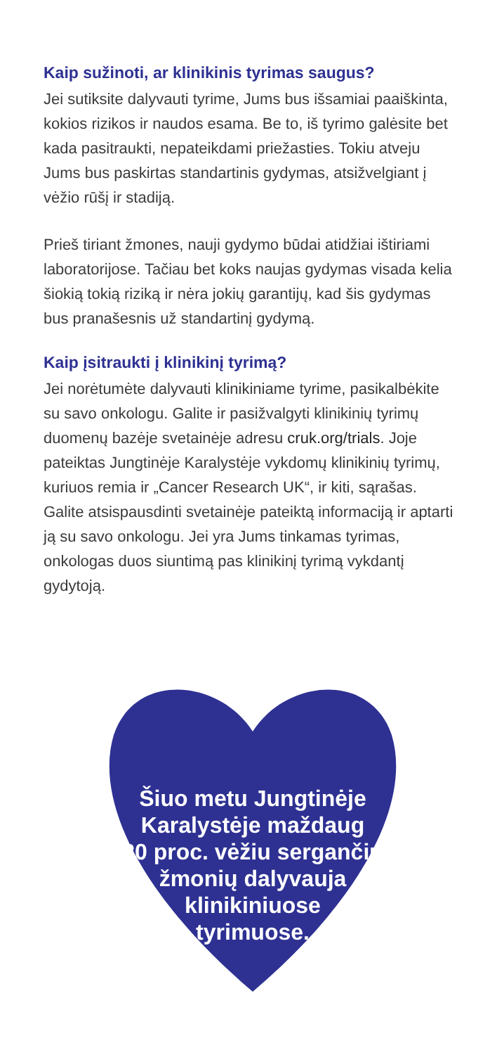Kaip sužinoti, ar klinikinis tyrimas saugus?
Jei sutiksite dalyvauti tyrime, Jums bus išsamiai paaiškinta, kokios rizikos ir naudos esama. Be to, iš tyrimo galėsite bet kada pasitraukti, nepateikdami priežasties. Tokiu atveju Jums bus paskirtas standartinis gydymas, atsižvelgiant į vėžio rūšį ir stadiją.
Prieš tiriant žmones, nauji gydymo būdai atidžiai ištiriami laboratorijose. Tačiau bet koks naujas gydymas visada kelia šiokią tokią riziką ir nėra jokių garantijų, kad šis gydymas bus pranašesnis už standartinį gydymą.
Kaip įsitraukti į klinikinį tyrimą?
Jei norėtumėte dalyvauti klinikiniame tyrime, pasikalbėkite su savo onkologu. Galite ir pasižvalgyti klinikinių tyrimų duomenų bazėje svetainėje adresu cruk.org/trials. Joje pateiktas Jungtinėje Karalystėje vykdomų klinikinių tyrimų, kuriuos remia ir „Cancer Research UK“, ir kiti, sąrašas. Galite atsispausdinti svetainėje pateiktą informaciją ir aptarti ją su savo onkologu. Jei yra Jums tinkamas tyrimas, onkologas duos siuntimą pas klinikinį tyrimą vykdantį gydytoją.
Šiuo metu Jungtinėje
Karalystėje maždaug
20 proc. vėžiu sergančių
žmonių dalyvauja
klinikiniuose
tyrimuose.